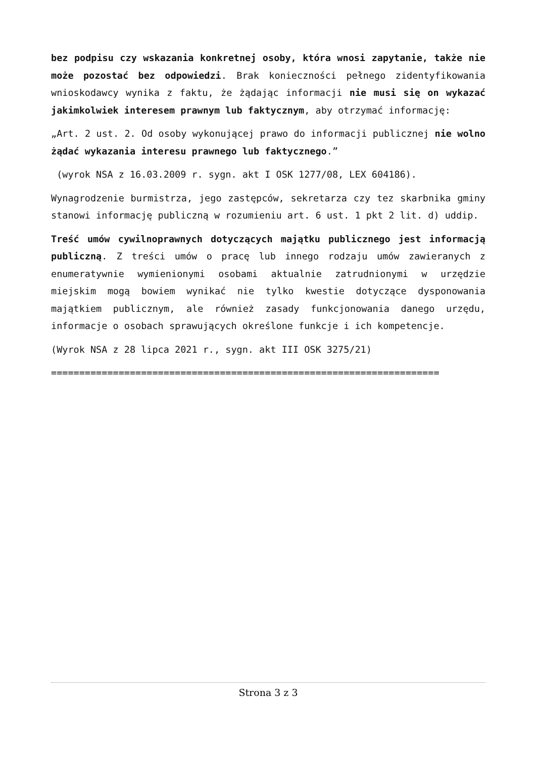bez podpisu czy wskazania konkretnej osoby, która wnosi zapytanie, także nie może pozostać bez odpowiedzi. Brak konieczności pełnego zidentyfikowania wnioskodawcy wynika z faktu, że żądając informacji nie musi się on wykazać jakimkolwiek interesem prawnym lub faktycznym, aby otrzymać informację:
„Art. 2 ust. 2. Od osoby wykonującej prawo do informacji publicznej nie wolno żądać wykazania interesu prawnego lub faktycznego.”
(wyrok NSA z 16.03.2009 r. sygn. akt I OSK 1277/08, LEX 604186).
Wynagrodzenie burmistrza, jego zastępców, sekretarza czy tez skarbnika gminy stanowi informację publiczną w rozumieniu art. 6 ust. 1 pkt 2 lit. d) uddip.
Treść umów cywilnoprawnych dotyczących majątku publicznego jest informacją publiczną. Z treści umów o pracę lub innego rodzaju umów zawieranych z enumeratywnie wymienionymi osobami aktualnie zatrudnionymi w urzędzie miejskim mogą bowiem wynikać nie tylko kwestie dotyczące dysponowania majątkiem publicznym, ale również zasady funkcjonowania danego urzędu, informacje o osobach sprawujących określone funkcje i ich kompetencje.
(Wyrok NSA z 28 lipca 2021 r., sygn. akt III OSK 3275/21)
=====================================================================
Strona 3 z 3